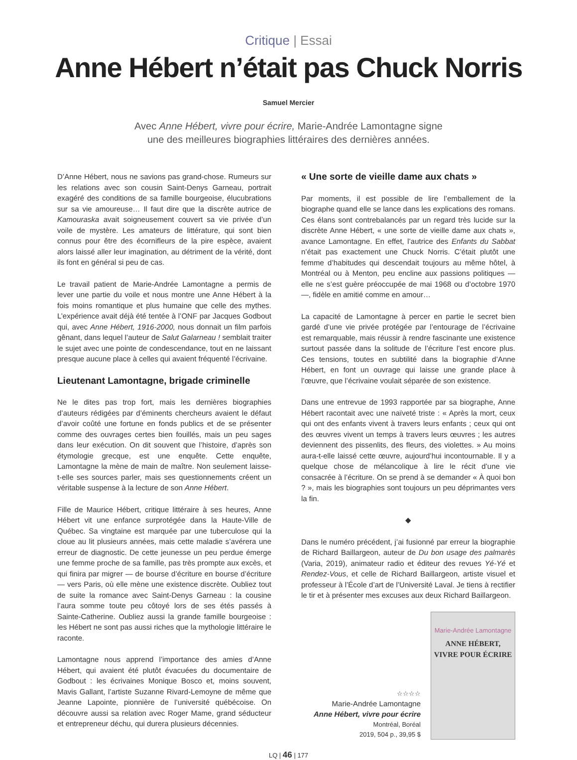Critique | Essai
Anne Hébert n’était pas Chuck Norris
Samuel Mercier
Avec Anne Hébert, vivre pour écrire, Marie-Andrée Lamontagne signe
une des meilleures biographies littéraires des dernières années.
D’Anne Hébert, nous ne savions pas grand-chose. Rumeurs sur les relations avec son cousin Saint-Denys Garneau, portrait exagéré des conditions de sa famille bourgeoise, élucubrations sur sa vie amoureuse… Il faut dire que la discrète autrice de Kamouraska avait soigneusement couvert sa vie privée d’un voile de mystère. Les amateurs de littérature, qui sont bien connus pour être des écornifleurs de la pire espèce, avaient alors laissé aller leur imagination, au détriment de la vérité, dont ils font en général si peu de cas.
Le travail patient de Marie-Andrée Lamontagne a permis de lever une partie du voile et nous montre une Anne Hébert à la fois moins romantique et plus humaine que celle des mythes. L’expérience avait déjà été tentée à l’ONF par Jacques Godbout qui, avec Anne Hébert, 1916-2000, nous donnait un film parfois gênant, dans lequel l’auteur de Salut Galarneau ! semblait traiter le sujet avec une pointe de condescendance, tout en ne laissant presque aucune place à celles qui avaient fréquenté l’écrivaine.
Lieutenant Lamontagne, brigade criminelle
Ne le dites pas trop fort, mais les dernières biographies d’auteurs rédigées par d’éminents chercheurs avaient le défaut d’avoir coûté une fortune en fonds publics et de se présenter comme des ouvrages certes bien fouillés, mais un peu sages dans leur exécution. On dit souvent que l’histoire, d’après son étymologie grecque, est une enquête. Cette enquête, Lamontagne la mène de main de maître. Non seulement laisse-t-elle ses sources parler, mais ses questionnements créent un véritable suspense à la lecture de son Anne Hébert.
Fille de Maurice Hébert, critique littéraire à ses heures, Anne Hébert vit une enfance surprotégée dans la Haute-Ville de Québec. Sa vingtaine est marquée par une tuberculose qui la cloue au lit plusieurs années, mais cette maladie s’avérera une erreur de diagnostic. De cette jeunesse un peu perdue émerge une femme proche de sa famille, pas très prompte aux excès, et qui finira par migrer — de bourse d’écriture en bourse d’écriture — vers Paris, où elle mène une existence discrète. Oubliez tout de suite la romance avec Saint-Denys Garneau : la cousine l’aura somme toute peu côtoyé lors de ses étés passés à Sainte-Catherine. Oubliez aussi la grande famille bourgeoise : les Hébert ne sont pas aussi riches que la mythologie littéraire le raconte.
Lamontagne nous apprend l’importance des amies d’Anne Hébert, qui avaient été plutôt évacuées du documentaire de Godbout : les écrivaines Monique Bosco et, moins souvent, Mavis Gallant, l’artiste Suzanne Rivard-Lemoyne de même que Jeanne Lapointe, pionnière de l’université québécoise. On découvre aussi sa relation avec Roger Mame, grand séducteur et entrepreneur déchu, qui durera plusieurs décennies.
« Une sorte de vieille dame aux chats »
Par moments, il est possible de lire l’emballement de la biographe quand elle se lance dans les explications des romans. Ces élans sont contrebalancés par un regard très lucide sur la discrète Anne Hébert, « une sorte de vieille dame aux chats », avance Lamontagne. En effet, l’autrice des Enfants du Sabbat n’était pas exactement une Chuck Norris. C’était plutôt une femme d’habitudes qui descendait toujours au même hôtel, à Montréal ou à Menton, peu encline aux passions politiques — elle ne s’est guère préoccupée de mai 1968 ou d’octobre 1970 —, fidèle en amitié comme en amour…
La capacité de Lamontagne à percer en partie le secret bien gardé d’une vie privée protégée par l’entourage de l’écrivaine est remarquable, mais réussir à rendre fascinante une existence surtout passée dans la solitude de l’écriture l’est encore plus. Ces tensions, toutes en subtilité dans la biographie d’Anne Hébert, en font un ouvrage qui laisse une grande place à l’œuvre, que l’écrivaine voulait séparée de son existence.
Dans une entrevue de 1993 rapportée par sa biographe, Anne Hébert racontait avec une naïveté triste : « Après la mort, ceux qui ont des enfants vivent à travers leurs enfants ; ceux qui ont des œuvres vivent un temps à travers leurs œuvres ; les autres deviennent des pissenlits, des fleurs, des violettes. » Au moins aura-t-elle laissé cette œuvre, aujourd’hui incontournable. Il y a quelque chose de mélancolique à lire le récit d’une vie consacrée à l’écriture. On se prend à se demander « À quoi bon ? », mais les biographies sont toujours un peu déprimantes vers la fin.
◆
Dans le numéro précédent, j’ai fusionné par erreur la biographie de Richard Baillargeon, auteur de Du bon usage des palmarès (Varia, 2019), animateur radio et éditeur des revues Yé-Yé et Rendez-Vous, et celle de Richard Baillargeon, artiste visuel et professeur à l’École d’art de l’Université Laval. Je tiens à rectifier le tir et à présenter mes excuses aux deux Richard Baillargeon.
☆☆☆☆
Marie-Andrée Lamontagne
Anne Hébert, vivre pour écrire
Montréal, Boréal
2019, 504 p., 39,95 $
Marie-Andrée Lamontagne
ANNE HÉBERT,
VIVRE POUR ÉCRIRE
LQ | 46 | 177